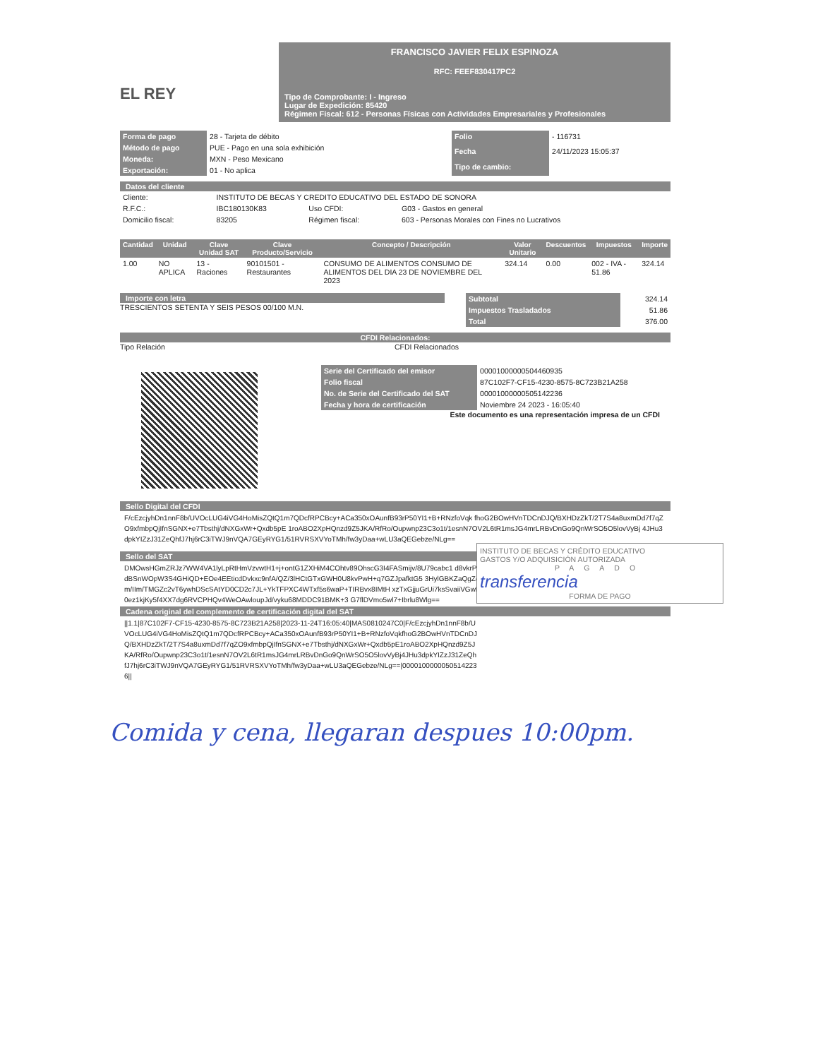EL REY
FRANCISCO JAVIER FELIX ESPINOZA
RFC: FEEF830417PC2
Tipo de Comprobante: I - Ingreso
Lugar de Expedición: 85420
Régimen Fiscal: 612 - Personas Físicas con Actividades Empresariales y Profesionales
| Forma de pago | 28 - Tarjeta de débito |
| Método de pago | PUE - Pago en una sola exhibición |
| Moneda: | MXN - Peso Mexicano |
| Exportación: | 01 - No aplica |
| Folio | - 116731 |
| Fecha | 24/11/2023 15:05:37 |
| Tipo de cambio: | |
Datos del cliente
| Cliente: | INSTITUTO DE BECAS Y CREDITO EDUCATIVO DEL ESTADO DE SONORA | | |
| R.F.C.: | IBC180130K83 | Uso CFDI: | G03 - Gastos en general |
| Domicilio fiscal: | 83205 | Régimen fiscal: | 603 - Personas Morales con Fines no Lucrativos |
| Cantidad | Unidad | Clave Unidad SAT | Clave Producto/Servicio | Concepto / Descripción | Valor Unitario | Descuentos | Impuestos | Importe |
| --- | --- | --- | --- | --- | --- | --- | --- | --- |
| 1.00 | NO APLICA | 13 - Raciones | 90101501 - Restaurantes | CONSUMO DE ALIMENTOS CONSUMO DE ALIMENTOS DEL DIA 23 DE NOVIEMBRE DEL 2023 | 324.14 | 0.00 | 002 - IVA - 51.86 | 324.14 |
Importe con letra
TRESCIENTOS SETENTA Y SEIS PESOS 00/100 M.N.
| Subtotal | 324.14 |
| Impuestos Trasladados | 51.86 |
| Total | 376.00 |
CFDI Relacionados:
Tipo Relación CFDI Relacionados
| Serie del Certificado del emisor | 00001000000504460935 |
| Folio fiscal | 87C102F7-CF15-4230-8575-8C723B21A258 |
| No. de Serie del Certificado del SAT | 00001000000505142236 |
| Fecha y hora de certificación | Noviembre 24 2023 - 16:05:40 |
Este documento es una representación impresa de un CFDI
Sello Digital del CFDI
F/cEzcjyhDn1nnF8b/UVOcLUG4iVG4HoMisZQtQ1m7QDcfRPCBcy+ACa350xOAunfB93rP50YI1+B+RNzfoVqk fhoG2BOwHVnTDCnDJQ/BXHDzZkT/2T7S4a8uxmDd7f7qZO9xfmbpQjIfnSGNX+e7Tbsthj/dNXGxWr+Qxdb5pE 1roABO2XpHQnzd9Z5JKA/RfRo/Oupwnp23C3o1t/1esnN7OV2L6tR1msJG4mrLRBvDnGo9QnWrSO5O5lovVyBj 4JHu3dpkYIZzJ31ZeQhfJ7hj6rC3iTWJ9nVQA7GEyRYG1/51RVRSXVYoTMh/fw3yDaa+wLU3aQEGebze/NLg==
Sello del SAT
DMOwsHGmZRJz7WW4VA1lyLpRtHmVzvwtH1+j+ontG1ZXHiM4COhtv89OhscG3I4FASmijv/8U79cabc1 d8vkrPZWdBSnWOpW3S4GHiQD+EOe4EEticdDvkxc9nfA/QZ/3lHCtGTxGWH0U8kvPwH+q7GZJpafktG5 3HylGBKZaQgZdbLm/IIm/TMGZc2vT6ywhDScSAtYD0CD2c7JL+YkTFPXC4WTxf5s6waP+TIRBvx8IMtH xzTxGjjuGrUi7ksSvaiiVGwFUa0ez1kjKy5f4XX7dg6RVCPHQv4WeOAwloupJd/vyku68MDDC91BMK+3 G7flDVmo5wl7+Ibrlu8Wlg==
INSTITUTO DE BECAS Y CRÉDITO EDUCATIVO
GASTOS Y/O ADQUISICIÓN AUTORIZADA
PAGADO
transferencia
FORMA DE PAGO
Cadena original del complemento de certificación digital del SAT
||1.1|87C102F7-CF15-4230-8575-8C723B21A258|2023-11-24T16:05:40|MAS0810247C0|F/cEzcjyhDn1nnF8b/UVOcLUG4iVG4HoMisZQtQ1m7QDcfRPCBcy+ACa350xOAunfB93rP50YI1+B+RNzfoVqkfhoG2BOwHVnTDCnDJQ/BXHDzZkT/2T7S4a8uxmDd7f7qZO9xfmbpQjIfnSGNX+e7Tbsthj/dNXGxWr+Qxdb5pE1roABO2XpHQnzd9Z5JKA/RfRo/Oupwnp23C3o1t/1esnN7OV2L6tR1msJG4mrLRBvDnGo9QnWrSO5O5lovVyBj4JHu3dpkYIZzJ31ZeQhfJ7hj6rC3iTWJ9nVQA7GEyRYG1/51RVRSXVYoTMh/fw3yDaa+wLU3aQEGebze/NLg==|00001000000505142236||
Comida y cena, llegaran despues 10:00pm.